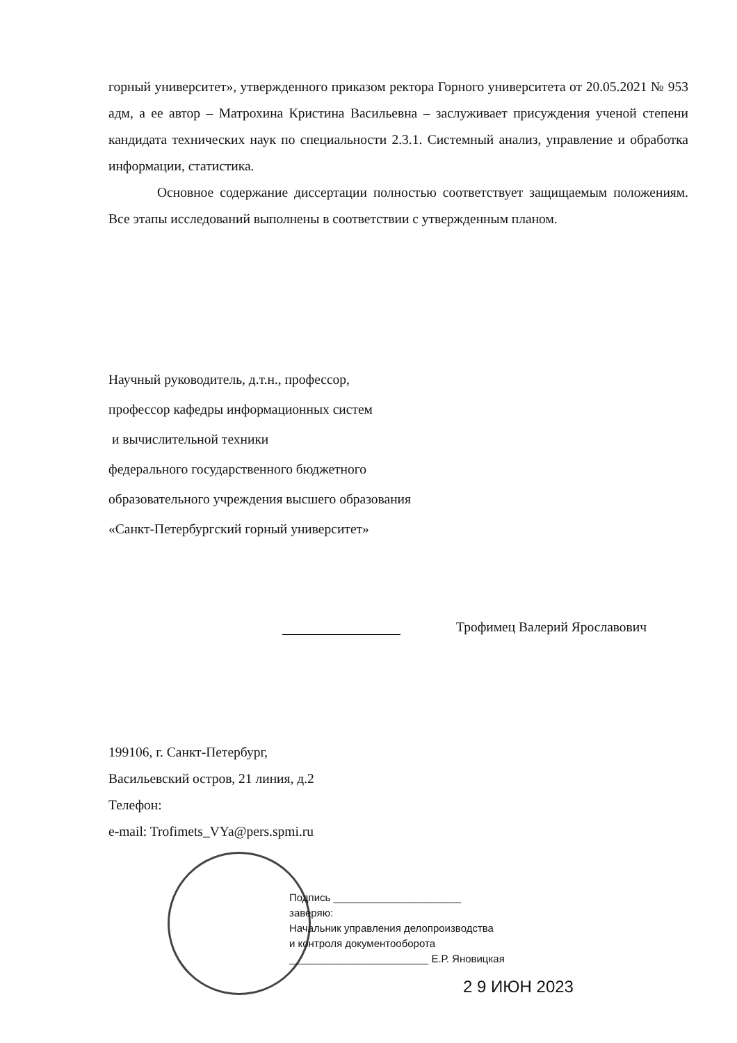горный университет», утвержденного приказом ректора Горного университета от 20.05.2021 № 953 адм, а ее автор – Матрохина Кристина Васильевна – заслуживает присуждения ученой степени кандидата технических наук по специальности 2.3.1. Системный анализ, управление и обработка информации, статистика.
Основное содержание диссертации полностью соответствует защищаемым положениям. Все этапы исследований выполнены в соответствии с утвержденным планом.
Научный руководитель, д.т.н., профессор,
профессор кафедры информационных систем
и вычислительной техники
федерального государственного бюджетного
образовательного учреждения высшего образования
«Санкт-Петербургский горный университет»
Трофимец Валерий Ярославович
199106, г. Санкт-Петербург,
Васильевский остров, 21 линия, д.2
Телефон:
e-mail: Trofimets_VYa@pers.spmi.ru
Подпись ______________________
заверяю:
Начальник управления делопроизводства
и контроля документооборота
________________________ Е.Р. Яновицкая
2 9 ИЮН 2023